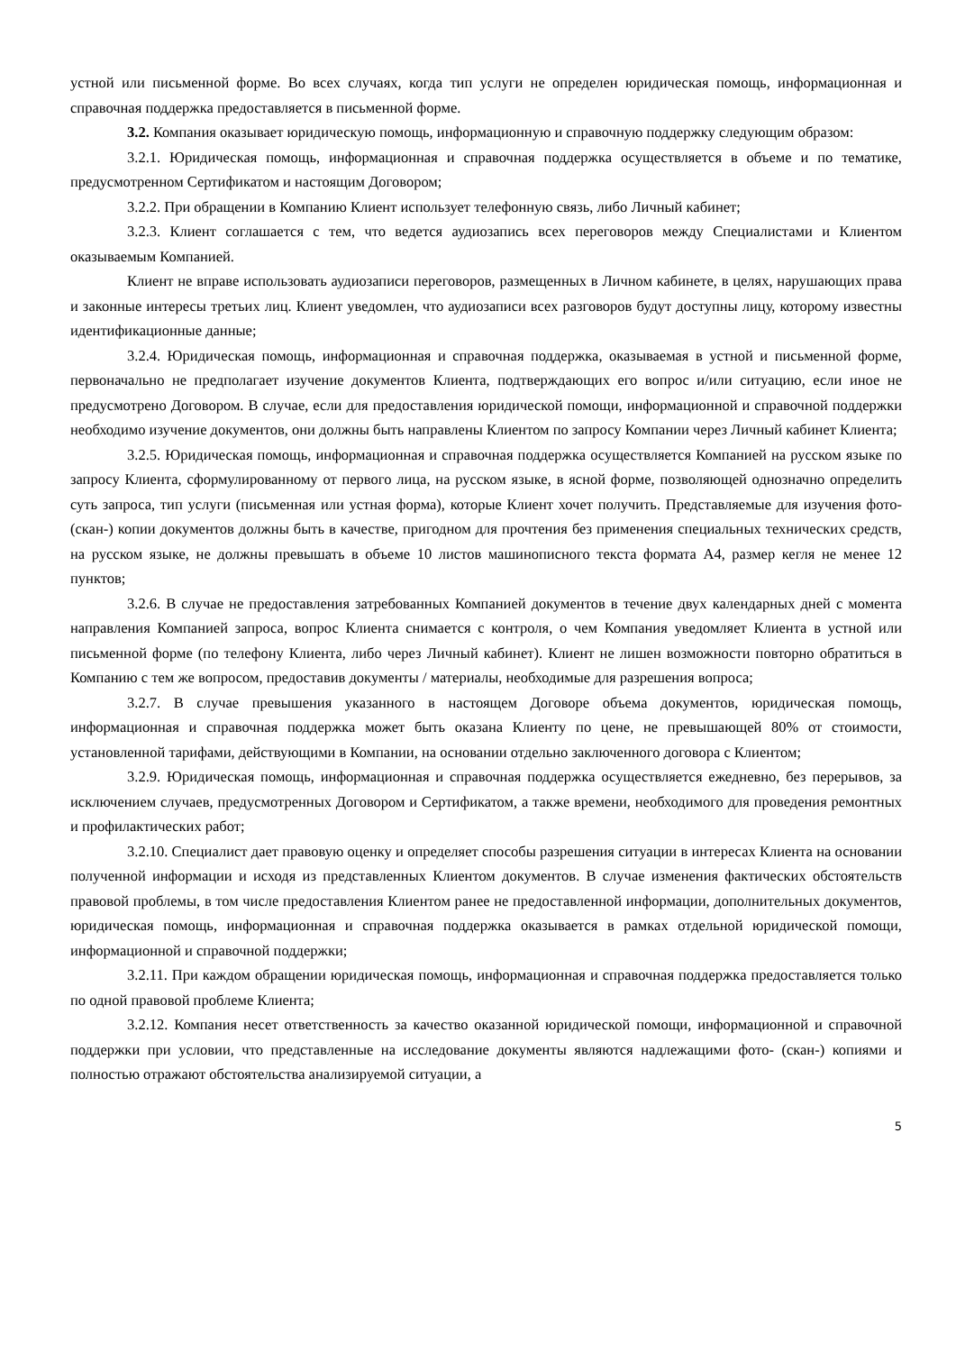устной или письменной форме. Во всех случаях, когда тип услуги не определен юридическая помощь, информационная и справочная поддержка предоставляется в письменной форме.
3.2. Компания оказывает юридическую помощь, информационную и справочную поддержку следующим образом:
3.2.1. Юридическая помощь, информационная и справочная поддержка осуществляется в объеме и по тематике, предусмотренном Сертификатом и настоящим Договором;
3.2.2. При обращении в Компанию Клиент использует телефонную связь, либо Личный кабинет;
3.2.3. Клиент соглашается с тем, что ведется аудиозапись всех переговоров между Специалистами и Клиентом оказываемым Компанией.
Клиент не вправе использовать аудиозаписи переговоров, размещенных в Личном кабинете, в целях, нарушающих права и законные интересы третьих лиц. Клиент уведомлен, что аудиозаписи всех разговоров будут доступны лицу, которому известны идентификационные данные;
3.2.4. Юридическая помощь, информационная и справочная поддержка, оказываемая в устной и письменной форме, первоначально не предполагает изучение документов Клиента, подтверждающих его вопрос и/или ситуацию, если иное не предусмотрено Договором. В случае, если для предоставления юридической помощи, информационной и справочной поддержки необходимо изучение документов, они должны быть направлены Клиентом по запросу Компании через Личный кабинет Клиента;
3.2.5. Юридическая помощь, информационная и справочная поддержка осуществляется Компанией на русском языке по запросу Клиента, сформулированному от первого лица, на русском языке, в ясной форме, позволяющей однозначно определить суть запроса, тип услуги (письменная или устная форма), которые Клиент хочет получить. Представляемые для изучения фото-(скан-) копии документов должны быть в качестве, пригодном для прочтения без применения специальных технических средств, на русском языке, не должны превышать в объеме 10 листов машинописного текста формата А4, размер кегля не менее 12 пунктов;
3.2.6. В случае не предоставления затребованных Компанией документов в течение двух календарных дней с момента направления Компанией запроса, вопрос Клиента снимается с контроля, о чем Компания уведомляет Клиента в устной или письменной форме (по телефону Клиента, либо через Личный кабинет). Клиент не лишен возможности повторно обратиться в Компанию с тем же вопросом, предоставив документы / материалы, необходимые для разрешения вопроса;
3.2.7. В случае превышения указанного в настоящем Договоре объема документов, юридическая помощь, информационная и справочная поддержка может быть оказана Клиенту по цене, не превышающей 80% от стоимости, установленной тарифами, действующими в Компании, на основании отдельно заключенного договора с Клиентом;
3.2.9. Юридическая помощь, информационная и справочная поддержка осуществляется ежедневно, без перерывов, за исключением случаев, предусмотренных Договором и Сертификатом, а также времени, необходимого для проведения ремонтных и профилактических работ;
3.2.10. Специалист дает правовую оценку и определяет способы разрешения ситуации в интересах Клиента на основании полученной информации и исходя из представленных Клиентом документов. В случае изменения фактических обстоятельств правовой проблемы, в том числе предоставления Клиентом ранее не предоставленной информации, дополнительных документов, юридическая помощь, информационная и справочная поддержка оказывается в рамках отдельной юридической помощи, информационной и справочной поддержки;
3.2.11. При каждом обращении юридическая помощь, информационная и справочная поддержка предоставляется только по одной правовой проблеме Клиента;
3.2.12. Компания несет ответственность за качество оказанной юридической помощи, информационной и справочной поддержки при условии, что представленные на исследование документы являются надлежащими фото- (скан-) копиями и полностью отражают обстоятельства анализируемой ситуации, а
5